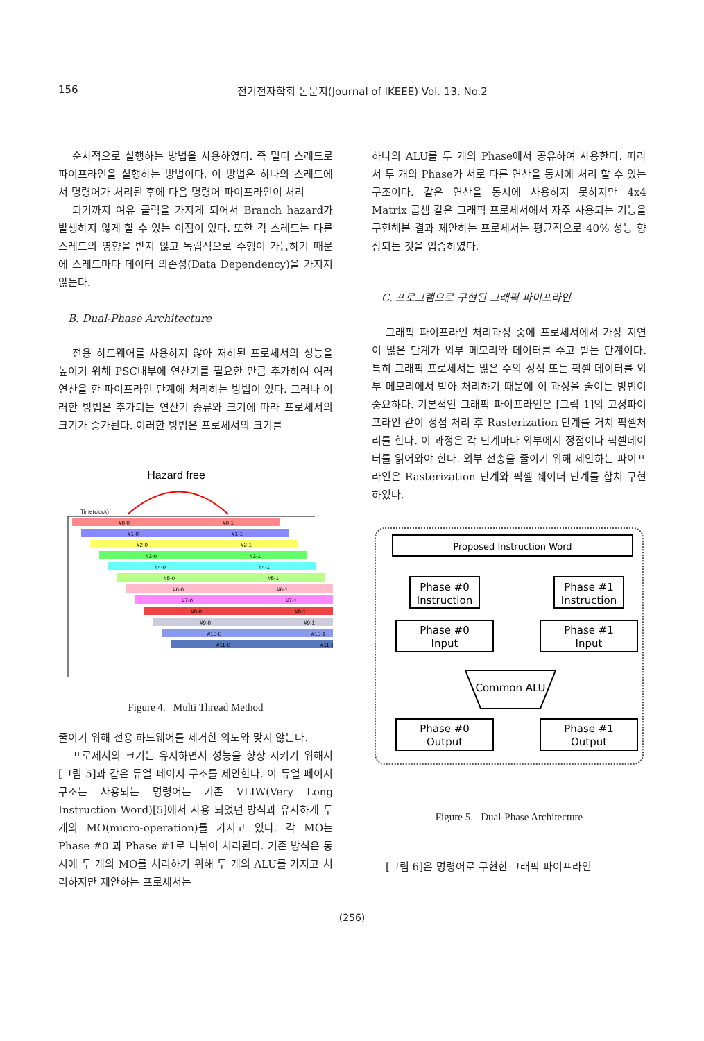156
전기전자학회 논문지(Journal of IKEEE) Vol. 13. No.2
순차적으로 실행하는 방법을 사용하였다. 즉 멀티 스레드로 파이프라인을 실행하는 방법이다. 이 방법은 하나의 스레드에서 명령어가 처리된 후에 다음 명령어 파이프라인이 처리
되기까지 여유 클럭을 가지게 되어서 Branch hazard가 발생하지 않게 할 수 있는 이점이 있다. 또한 각 스레드는 다른 스레드의 영향을 받지 않고 독립적으로 수행이 가능하기 때문에 스레드마다 데이터 의존성(Data Dependency)을 가지지 않는다.
B. Dual-Phase Architecture
전용 하드웨어를 사용하지 않아 저하된 프로세서의 성능을 높이기 위해 PSC내부에 연산기를 필요한 만큼 추가하여 여러 연산을 한 파이프라인 단계에 처리하는 방법이 있다. 그러나 이러한 방법은 추가되는 연산기 종류와 크기에 따라 프로세서의 크기가 증가된다. 이러한 방법은 프로세서의 크기를
Hazard free
Time(clock)
#0-0
#0-1
#1-0
#1-1
#2-0
#2-1
#3-0
#3-1
#4-0
#4-1
#5-0
#5-1
#6-0
#6-1
#7-0
#7-1
#8-0
#8-1
#9-0
#9-1
#10-0
#10-1
#11-0
#11-1
Figure 4. Multi Thread Method
줄이기 위해 전용 하드웨어를 제거한 의도와 맞지 않는다.
프로세서의 크기는 유지하면서 성능을 향상 시키기 위해서 [그림 5]과 같은 듀얼 페이지 구조를 제안한다. 이 듀얼 페이지 구조는 사용되는 명령어는 기존 VLIW(Very Long Instruction Word)[5]에서 사용 되었던 방식과 유사하게 두 개의 MO(micro-operation)를 가지고 있다. 각 MO는 Phase #0 과 Phase #1로 나뉘어 처리된다. 기존 방식은 동시에 두 개의 MO를 처리하기 위해 두 개의 ALU를 가지고 처리하지만 제안하는 프로세서는
하나의 ALU를 두 개의 Phase에서 공유하여 사용한다. 따라서 두 개의 Phase가 서로 다른 연산을 동시에 처리 할 수 있는 구조이다. 같은 연산을 동시에 사용하지 못하지만 4x4 Matrix 곱셈 같은 그래픽 프로세서에서 자주 사용되는 기능을 구현해본 결과 제안하는 프로세서는 평균적으로 40% 성능 향상되는 것을 입증하였다.
C. 프로그램으로 구현된 그래픽 파이프라인
그래픽 파이프라인 처리과정 중에 프로세서에서 가장 지연이 많은 단계가 외부 메모리와 데이터를 주고 받는 단계이다. 특히 그래픽 프로세서는 많은 수의 정점 또는 픽셀 데이터를 외부 메모리에서 받아 처리하기 때문에 이 과정을 줄이는 방법이 중요하다. 기본적인 그래픽 파이프라인은 [그림 1]의 고정파이프라인 같이 정점 처리 후 Rasterization 단계를 거쳐 픽셀처리를 한다. 이 과정은 각 단계마다 외부에서 정점이나 픽셀데이터를 읽어와야 한다. 외부 전송을 줄이기 위해 제안하는 파이프라인은 Rasterization 단계와 픽셀 쉐이더 단계를 합쳐 구현하였다.
Proposed Instruction Word
Phase #0
Instruction
Phase #1
Instruction
Phase #0
Input
Phase #1
Input
Common ALU
Phase #0
Output
Phase #1
Output
Figure 5. Dual-Phase Architecture
[그림 6]은 명령어로 구현한 그래픽 파이프라인
(256)